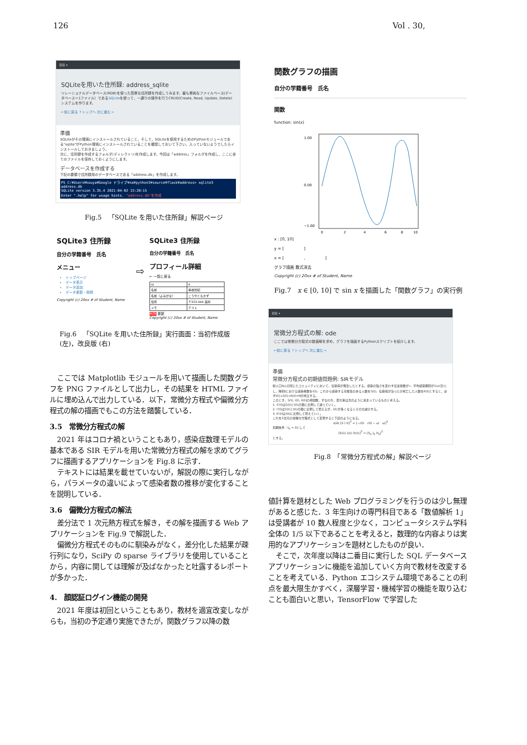126 Vol . 30,
項目 ▾
SQLiteを用いた住所録: address_sqlite
リレーショナルデータベース(RDB)を使った簡単な住所録を作成してみます。最も単純なファイルベース(データベース＝1ファイル）であるSQLiteを使って，一通りの操作を行うCRUD(Create, Read, Update, Detele)システムを作ります。
←前に戻る ↑トップへ 次に進む→
準備
SQLiteがその環境にインストールされていること，そして，SQLiteを使用するためのPythonモジュールである"sqlite"がPython環境にインストールされていることを確認しておいて下さい。入っていないようでしたらインストールしておきましょう。
次に，住所録を作成するフォルダ(ディレクトリ)を作成します。今回は「address」フォルダを作成し，ここに全てのファイルを保存しておくようにします。
データベースを作成する
下記の要領で住所録用のデータベースである「address.db」を作成します。
PS C:¥Users¥kouya¥Google ドライブ¥na¥python3¥source¥flask¥address> sqlite3 address.db
SQLite version 3.35.4 2021-04-02 15:20:15
Enter ".help" for usage hints. "address.db"を作成
Fig.5　「SQLite を用いた住所録」解説ページ
SQLite3 住所録
自分の学籍番号　氏名
メニュー
トップページ
データ表示
データ追加
データ更新・削除
Copyright (c) 20xx # of Student, Name
⇨
SQLite3 住所録
自分の学籍番号　氏名
プロフィール詳細
← 一覧に戻る
| id | 4 |
| 名前 | 幸谷智紀 |
| 名前（よみがな） | こうやともかず |
| 住所 | 〒333-444 袋井 |
| メモ | テスト |
削除 更新
Copyright (c) 20xx # of Student, Name
Fig.6　「SQLite を用いた住所録」実行画面：当初作成版 (左)，改良版 (右)
ここでは Matplotlib モジュールを用いて描画した関数グラフを PNG ファイルとして出力し，その結果を HTML ファイルに埋め込んで出力している．以下，常微分方程式や偏微分方程式の解の描画でもこの方法を踏襲している．
3.5　常微分方程式の解
2021 年はコロナ禍ということもあり，感染症数理モデルの基本である SIR モデルを用いた常微分方程式の解を求めてグラフに描画するアプリケーションを Fig.8 に示す．
テキストには結果を載せていないが，解説の際に実行しながら，パラメータの違いによって感染者数の推移が変化することを説明している．
3.6　偏微分方程式の解法
差分法で 1 次元熱方程式を解き，その解を描画する Web アプリケーションを Fig.9 で解説した．
偏微分方程式そのものに馴染みがなく，差分化した結果が疎行列になり，SciPy の sparse ライブラリを使用していることから，内容に関しては理解が及ばなかったと吐露するレポートが多かった．
4.　顔認証ログイン機能の開発
2021 年度は初回ということもあり，教材を適宜改変しながらも，当初の予定通り実施できたが，関数グラフ以降の数
関数グラフの描画
自分の学籍番号　氏名
関数
function: sin(x)
1.00
0.00
−1.00
0
2
4
6
8
10
x : [0, 10]
y = [　　　　　]
x = [　　　　　,　　　　　]
グラフ描画 数式消去
Copyright (c) 20xx # of Student, Name
Fig.7　x ∈ [0, 10] で sin x を描画した「関数グラフ」の実行例
項目 ▾
常微分方程式の解: ode
ここでは常微分方程式の数値解を求め，グラフを描画するPythonスクリプトを紹介します。
←前に戻る ↑トップへ 次に進む→
準備
常微分方程式の初期値問題例: SIRモデル
総人口N人の閉じたコミュニティにおいて，伝染病が発生したとする。感染の強さを表わす伝達係数がr，平均感染期間が1/a(日)とし，時刻tにおける感染者数をI(t)，これから感染する可能性のある人数をS(t)，伝染病が治ったか死亡した人数をR(t)とすると，必ずI(t)+S(t)+R(t)=Nが成立する。
このとき，S(t), I(t), R(t)の導関数，すなわち，変化率は次のように決まっているものと考える。
1. S'(t)はS(t)とI(t)の積に比例して減っていく。
2. I'(t)はS(t)とI(t)の積に比例して増えるが，I(t)が多くなるとその分減少する。
3. R'(t)はI(t)に比例して増えていく。
これを3次元の常微分方程式として表現すると下記のようになる。
d/dt [S I R]<sup>T</sup> = [−rSI　rSI − aI　aI]<sup>T</sup>
初期条件：t<sub>0</sub> = 0として
[S(0) I(0) R(0)]<sup>T</sup> = [S<sub>0</sub> I<sub>0</sub> R<sub>0</sub>]<sup>T</sup>
とする。
Fig.8　「常微分方程式の解」解説ページ
値計算を題材とした Web プログラミングを行うのは少し無理があると感じた．3 年生向けの専門科目である「数値解析 1」は受講者が 10 数人程度と少なく，コンピュータシステム学科全体の 1/5 以下であることを考えると，数理的な内容よりは実用的なアプリケーションを題材としたものが良い．
そこで，次年度以降は二番目に実行した SQL データベースアプリケーションに機能を追加していく方向で教材を改変することを考えている．Python エコシステム環境であることの利点を最大限生かすべく，深層学習・機械学習の機能を取り込むことも面白いと思い，TensorFlow で学習した